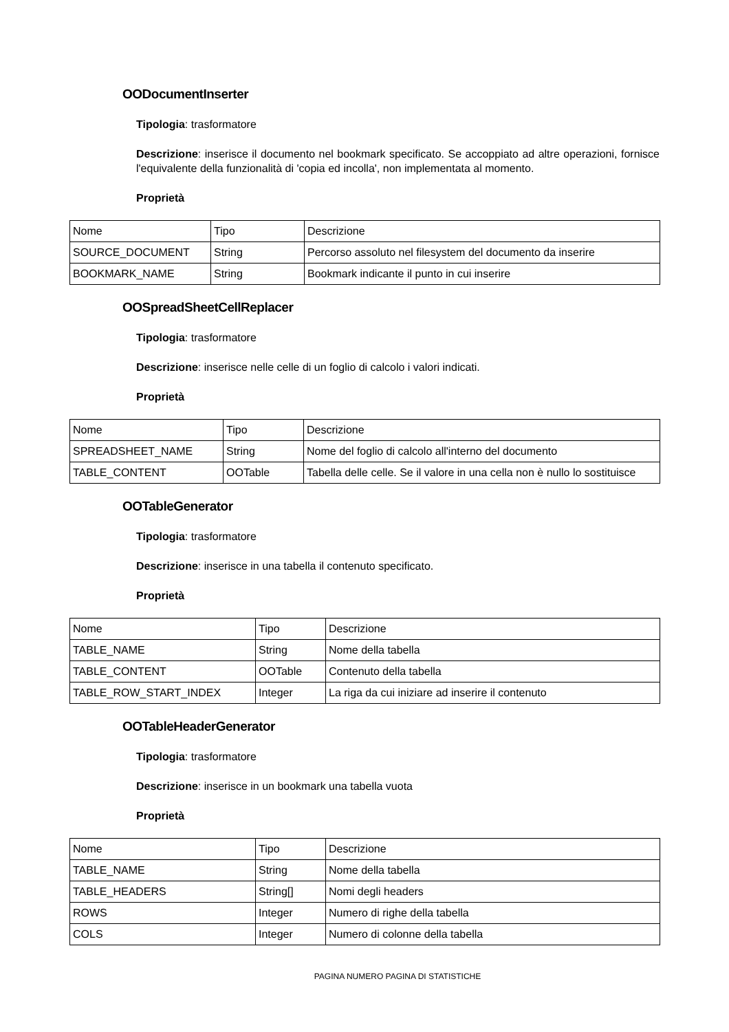OODocumentInserter
Tipologia: trasformatore
Descrizione: inserisce il documento nel bookmark specificato. Se accoppiato ad altre operazioni, fornisce l'equivalente della funzionalità di 'copia ed incolla', non implementata al momento.
Proprietà
| Nome | Tipo | Descrizione |
| SOURCE_DOCUMENT | String | Percorso assoluto nel filesystem del documento da inserire |
| BOOKMARK_NAME | String | Bookmark indicante il punto in cui inserire |
OOSpreadSheetCellReplacer
Tipologia: trasformatore
Descrizione: inserisce nelle celle di un foglio di calcolo i valori indicati.
Proprietà
| Nome | Tipo | Descrizione |
| SPREADSHEET_NAME | String | Nome del foglio di calcolo all'interno del documento |
| TABLE_CONTENT | OOTable | Tabella delle celle. Se il valore in una cella non è nullo lo sostituisce |
OOTableGenerator
Tipologia: trasformatore
Descrizione: inserisce in una tabella il contenuto specificato.
Proprietà
| Nome | Tipo | Descrizione |
| TABLE_NAME | String | Nome della tabella |
| TABLE_CONTENT | OOTable | Contenuto della tabella |
| TABLE_ROW_START_INDEX | Integer | La riga da cui iniziare ad inserire il contenuto |
OOTableHeaderGenerator
Tipologia: trasformatore
Descrizione: inserisce in un bookmark una tabella vuota
Proprietà
| Nome | Tipo | Descrizione |
| TABLE_NAME | String | Nome della tabella |
| TABLE_HEADERS | String[] | Nomi degli headers |
| ROWS | Integer | Numero di righe della tabella |
| COLS | Integer | Numero di colonne della tabella |
PAGINA NUMERO PAGINA DI STATISTICHE